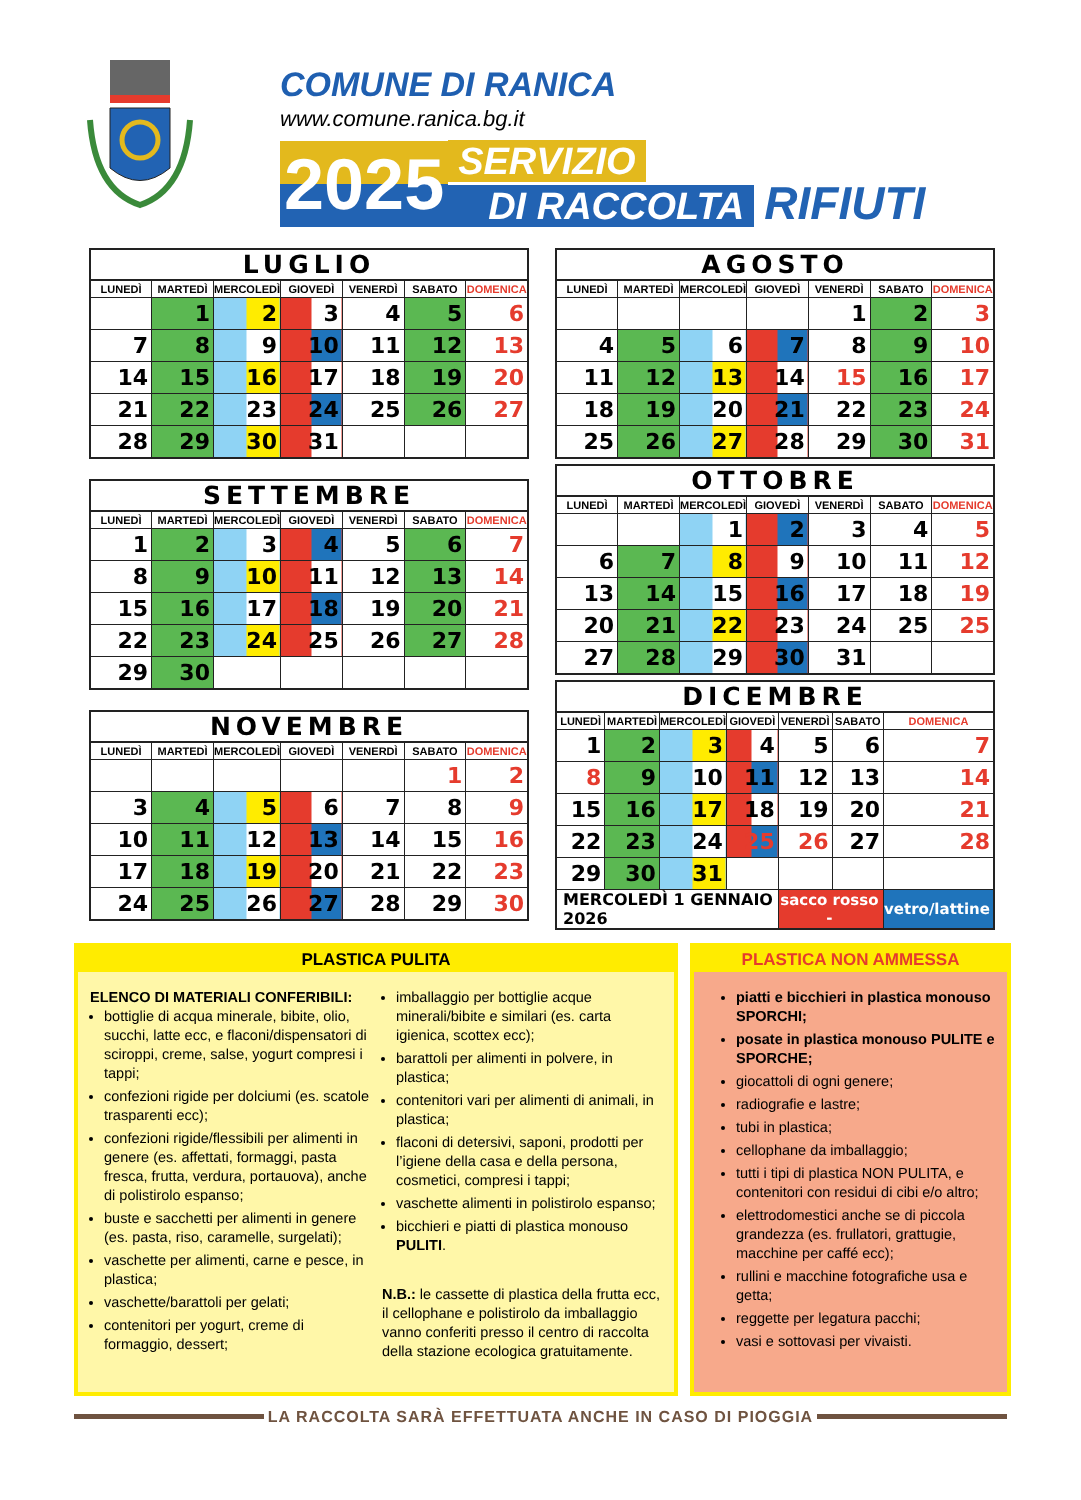COMUNE DI RANICA
www.comune.ranica.bg.it
2025 SERVIZIO
DI RACCOLTA RIFIUTI
LUGLIO
| LUNEDÌ | MARTEDÌ | MERCOLEDÌ | GIOVEDÌ | VENERDÌ | SABATO | DOMENICA |
| --- | --- | --- | --- | --- | --- | --- |
| | 1 | 2 | 3 | 4 | 5 | 6 |
| 7 | 8 | 9 | 10 | 11 | 12 | 13 |
| 14 | 15 | 16 | 17 | 18 | 19 | 20 |
| 21 | 22 | 23 | 24 | 25 | 26 | 27 |
| 28 | 29 | 30 | 31 | | | |
SETTEMBRE
| LUNEDÌ | MARTEDÌ | MERCOLEDÌ | GIOVEDÌ | VENERDÌ | SABATO | DOMENICA |
| --- | --- | --- | --- | --- | --- | --- |
| 1 | 2 | 3 | 4 | 5 | 6 | 7 |
| 8 | 9 | 10 | 11 | 12 | 13 | 14 |
| 15 | 16 | 17 | 18 | 19 | 20 | 21 |
| 22 | 23 | 24 | 25 | 26 | 27 | 28 |
| 29 | 30 | | | | | |
NOVEMBRE
| LUNEDÌ | MARTEDÌ | MERCOLEDÌ | GIOVEDÌ | VENERDÌ | SABATO | DOMENICA |
| --- | --- | --- | --- | --- | --- | --- |
| | | | | | 1 | 2 |
| 3 | 4 | 5 | 6 | 7 | 8 | 9 |
| 10 | 11 | 12 | 13 | 14 | 15 | 16 |
| 17 | 18 | 19 | 20 | 21 | 22 | 23 |
| 24 | 25 | 26 | 27 | 28 | 29 | 30 |
AGOSTO
| LUNEDÌ | MARTEDÌ | MERCOLEDÌ | GIOVEDÌ | VENERDÌ | SABATO | DOMENICA |
| --- | --- | --- | --- | --- | --- | --- |
| | | | | 1 | 2 | 3 |
| 4 | 5 | 6 | 7 | 8 | 9 | 10 |
| 11 | 12 | 13 | 14 | 15 | 16 | 17 |
| 18 | 19 | 20 | 21 | 22 | 23 | 24 |
| 25 | 26 | 27 | 28 | 29 | 30 | 31 |
OTTOBRE
| LUNEDÌ | MARTEDÌ | MERCOLEDÌ | GIOVEDÌ | VENERDÌ | SABATO | DOMENICA |
| --- | --- | --- | --- | --- | --- | --- |
| | | 1 | 2 | 3 | 4 | 5 |
| 6 | 7 | 8 | 9 | 10 | 11 | 12 |
| 13 | 14 | 15 | 16 | 17 | 18 | 19 |
| 20 | 21 | 22 | 23 | 24 | 25 | 25 |
| 27 | 28 | 29 | 30 | 31 | | |
DICEMBRE
| LUNEDÌ | MARTEDÌ | MERCOLEDÌ | GIOVEDÌ | VENERDÌ | SABATO | DOMENICA |
| --- | --- | --- | --- | --- | --- | --- |
| 1 | 2 | 3 | 4 | 5 | 6 | 7 |
| 8 | 9 | 10 | 11 | 12 | 13 | 14 |
| 15 | 16 | 17 | 18 | 19 | 20 | 21 |
| 22 | 23 | 24 | 25 | 26 | 27 | 28 |
| 29 | 30 | 31 | | | | |
| MERCOLEDÌ 1 GENNAIO 2026 | | | | sacco rosso - | | vetro/lattine |
PLASTICA PULITA
ELENCO DI MATERIALI CONFERIBILI:
bottiglie di acqua minerale, bibite, olio, succhi, latte ecc, e flaconi/dispensatori di sciroppi, creme, salse, yogurt compresi i tappi;
confezioni rigide per dolciumi (es. scatole trasparenti ecc);
confezioni rigide/flessibili per alimenti in genere (es. affettati, formaggi, pasta fresca, frutta, verdura, portauova), anche di polistirolo espanso;
buste e sacchetti per alimenti in genere (es. pasta, riso, caramelle, surgelati);
vaschette per alimenti, carne e pesce, in plastica;
vaschette/barattoli per gelati;
contenitori per yogurt, creme di formaggio, dessert;
imballaggio per bottiglie acque minerali/bibite e similari (es. carta igienica, scottex ecc);
barattoli per alimenti in polvere, in plastica;
contenitori vari per alimenti di animali, in plastica;
flaconi di detersivi, saponi, prodotti per l’igiene della casa e della persona, cosmetici, compresi i tappi;
vaschette alimenti in polistirolo espanso;
bicchieri e piatti di plastica monouso PULITI.
N.B.: le cassette di plastica della frutta ecc, il cellophane e polistirolo da imballaggio vanno conferiti presso il centro di raccolta della stazione ecologica gratuitamente.
PLASTICA NON AMMESSA
piatti e bicchieri in plastica monouso SPORCHI;
posate in plastica monouso PULITE e SPORCHE;
giocattoli di ogni genere;
radiografie e lastre;
tubi in plastica;
cellophane da imballaggio;
tutti i tipi di plastica NON PULITA, e contenitori con residui di cibi e/o altro;
elettrodomestici anche se di piccola grandezza (es. frullatori, grattugie, macchine per caffé ecc);
rullini e macchine fotografiche usa e getta;
reggette per legatura pacchi;
vasi e sottovasi per vivaisti.
LA RACCOLTA SARÀ EFFETTUATA ANCHE IN CASO DI PIOGGIA